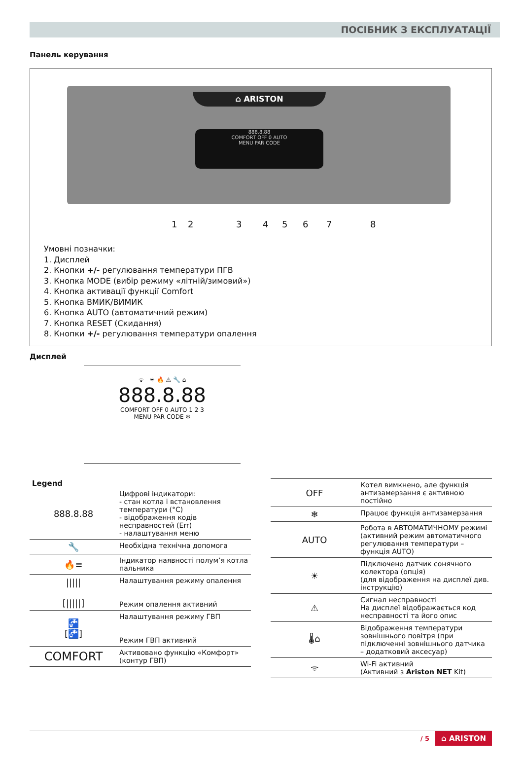ПОСІБНИК З ЕКСПЛУАТАЦІЇ
Панель керування
⌂ ARISTON
888.8.88
COMFORT OFF 0 AUTO
MENU PAR CODE
1 2 3 4 5 6 7 8
Умовні позначки:
1. Дисплей
2. Кнопки +/- регулювання температури ПГВ
3. Кнопка MODE (вибір режиму «літній/зимовий»)
4. Кнопка активації функції Comfort
5. Кнопка ВМИК/ВИМИК
6. Кнопка AUTO (автоматичний режим)
7. Кнопка RESET (Скидання)
8. Кнопки +/- регулювання температури опалення
Дисплей
ᯤ ☀ 🔥 ⚠ 🔧 ⌂
888.8.88
COMFORT OFF 0 AUTO 1 2 3
MENU PAR CODE ❄
Legend
| 888.8.88 | Цифрові індикатори: - стан котла і встановлення температури (°C) - відображення кодів несправностей (Err) - налаштування меню |
| 🔧 | Необхідна технічна допомога |
| 🔥≡ | Індикатор наявності полум’я котла пальника |
| ///// [/////] | Налаштування режиму опалення Режим опалення активний |
| 🚰 [🚰] | Налаштування режиму ГВП Режим ГВП активний |
| COMFORT | Активовано функцію «Комфорт» (контур ГВП) |
| OFF | Котел вимкнено, але функція антизамерзання є активною постійно |
| ❄ | Працює функція антизамерзання |
| AUTO | Робота в АВТОМАТИЧНОМУ режимі (активний режим автоматичного регулювання температури – функція AUTO) |
| ☀ | Підключено датчик сонячного колектора (опція) (для відображення на дисплеї див. інструкцію) |
| ⚠ | Сигнал несправності На дисплеї відображається код несправності та його опис |
| 🌡⌂ | Відображення температури зовнішнього повітря (при підключенні зовнішнього датчика – додатковий аксесуар) |
| ᯤ | Wi-Fi активний (Активний з Ariston NET Kit) |
/ 5 ⌂ ARISTON